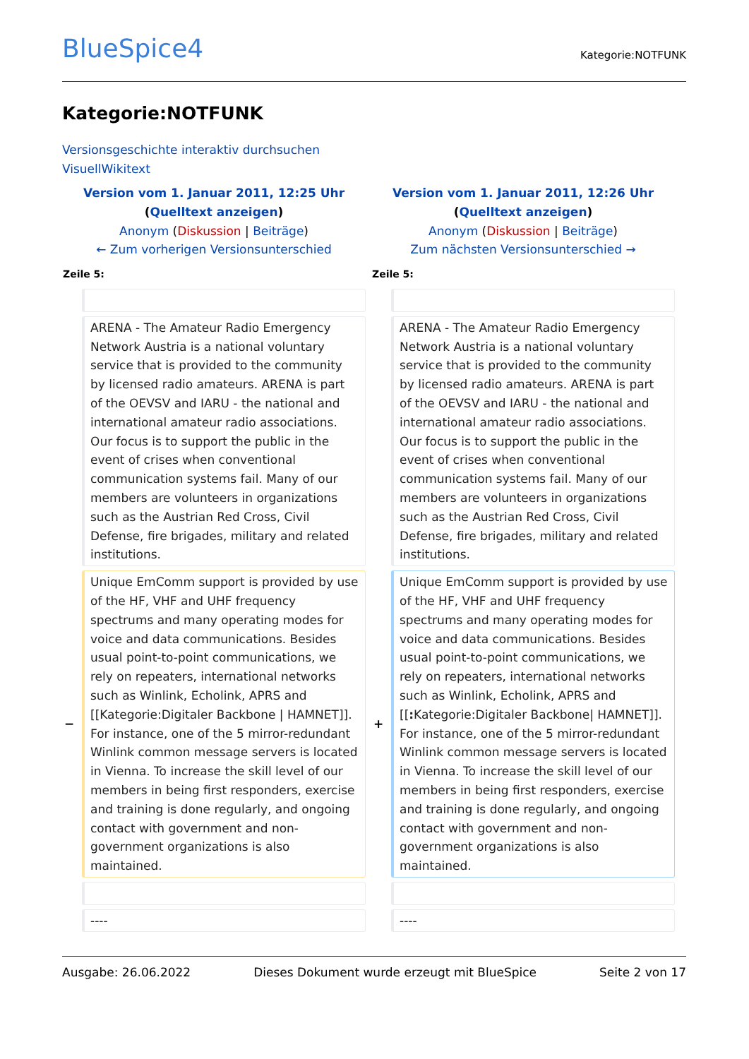BlueSpice4
Kategorie:NOTFUNK
Kategorie:NOTFUNK
Versionsgeschichte interaktiv durchsuchen
VisuellWikitext
| Version vom 1. Januar 2011, 12:25 Uhr ( Quelltext anzeigen ) Anonym ( Diskussion / Beiträge ) ← Zum vorherigen Versionsunterschied | | Version vom 1. Januar 2011, 12:26 Uhr ( Quelltext anzeigen ) Anonym ( Diskussion / Beiträge ) Zum nächsten Versionsunterschied → | |
| Zeile 5: | | Zeile 5: | |
| | ARENA - The Amateur Radio Emergency Network Austria is a national voluntary service that is provided to the community by licensed radio amateurs. ARENA is part of the OEVSV and IARU - the national and international amateur radio associations. Our focus is to support the public in the event of crises when conventional communication systems fail. Many of our members are volunteers in organizations such as the Austrian Red Cross, Civil Defense, fire brigades, military and related institutions. | | ARENA - The Amateur Radio Emergency Network Austria is a national voluntary service that is provided to the community by licensed radio amateurs. ARENA is part of the OEVSV and IARU - the national and international amateur radio associations. Our focus is to support the public in the event of crises when conventional communication systems fail. Many of our members are volunteers in organizations such as the Austrian Red Cross, Civil Defense, fire brigades, military and related institutions. |
| − | Unique EmComm support is provided by use of the HF, VHF and UHF frequency spectrums and many operating modes for voice and data communications. Besides usual point-to-point communications, we rely on repeaters, international networks such as Winlink, Echolink, APRS and [[Kategorie:Digitaler Backbone / HAMNET]]. For instance, one of the 5 mirror-redundant Winlink common message servers is located in Vienna. To increase the skill level of our members in being first responders, exercise and training is done regularly, and ongoing contact with government and non-government organizations is also maintained. | + | Unique EmComm support is provided by use of the HF, VHF and UHF frequency spectrums and many operating modes for voice and data communications. Besides usual point-to-point communications, we rely on repeaters, international networks such as Winlink, Echolink, APRS and [[ : Kategorie:Digitaler Backbone/ HAMNET]]. For instance, one of the 5 mirror-redundant Winlink common message servers is located in Vienna. To increase the skill level of our members in being first responders, exercise and training is done regularly, and ongoing contact with government and non- government organizations is also maintained. |
| | ---- | | ---- |
Ausgabe: 26.06.2022 Dieses Dokument wurde erzeugt mit BlueSpice Seite 2 von 17